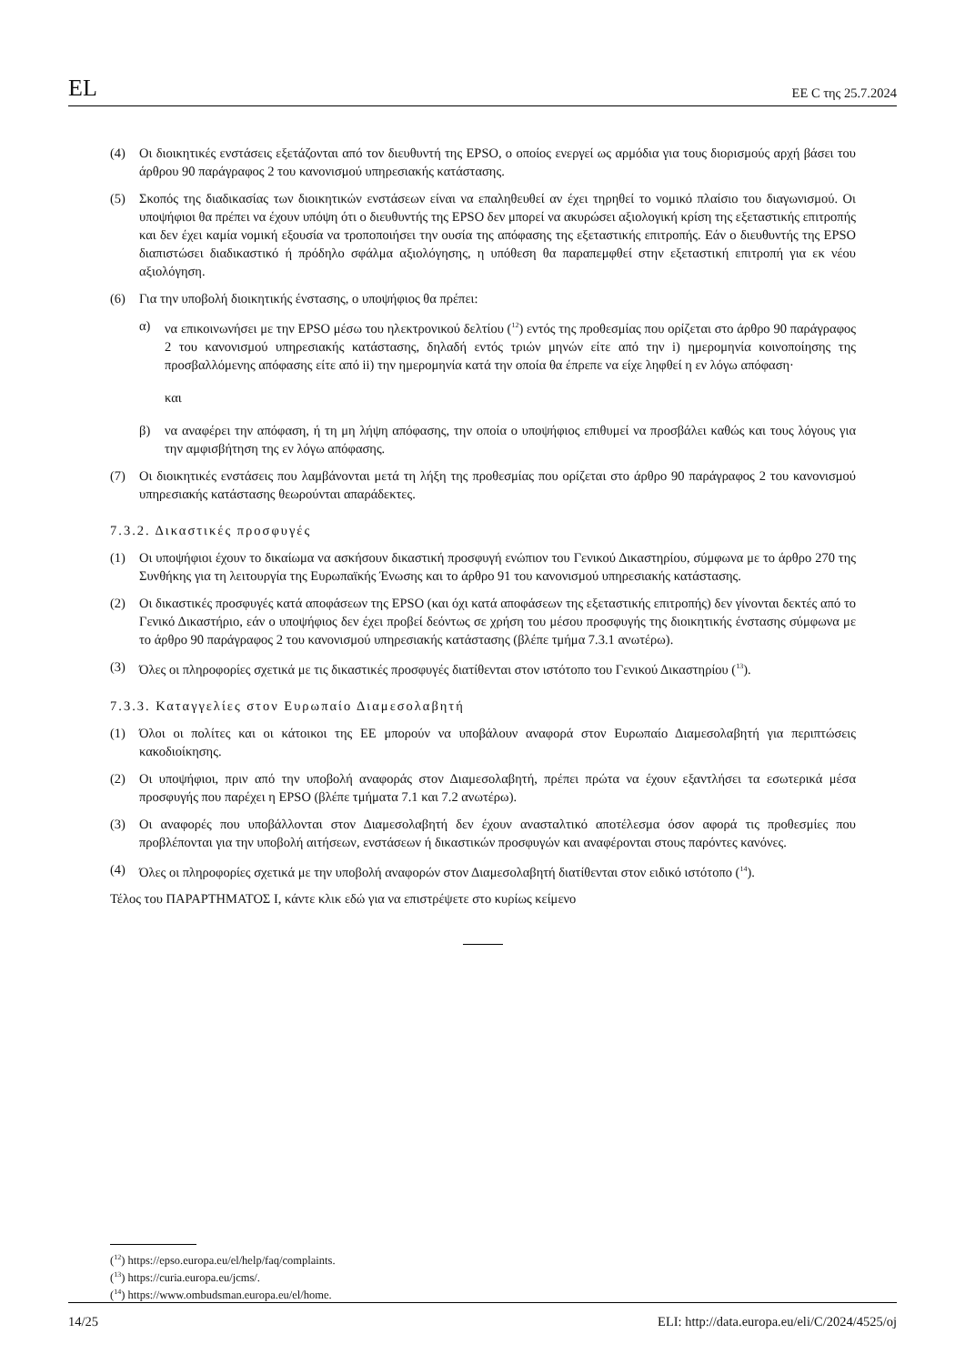EL ΕΕ C της 25.7.2024
(4) Οι διοικητικές ενστάσεις εξετάζονται από τον διευθυντή της EPSO, ο οποίος ενεργεί ως αρμόδια για τους διορισμούς αρχή βάσει του άρθρου 90 παράγραφος 2 του κανονισμού υπηρεσιακής κατάστασης.
(5) Σκοπός της διαδικασίας των διοικητικών ενστάσεων είναι να επαληθευθεί αν έχει τηρηθεί το νομικό πλαίσιο του διαγωνισμού. Οι υποψήφιοι θα πρέπει να έχουν υπόψη ότι ο διευθυντής της EPSO δεν μπορεί να ακυρώσει αξιολογική κρίση της εξεταστικής επιτροπής και δεν έχει καμία νομική εξουσία να τροποποιήσει την ουσία της απόφασης της εξεταστικής επιτροπής. Εάν ο διευθυντής της EPSO διαπιστώσει διαδικαστικό ή πρόδηλο σφάλμα αξιολόγησης, η υπόθεση θα παραπεμφθεί στην εξεταστική επιτροπή για εκ νέου αξιολόγηση.
(6) Για την υποβολή διοικητικής ένστασης, ο υποψήφιος θα πρέπει:
α) να επικοινωνήσει με την EPSO μέσω του ηλεκτρονικού δελτίου (<sup>12</sup>) εντός της προθεσμίας που ορίζεται στο άρθρο 90 παράγραφος 2 του κανονισμού υπηρεσιακής κατάστασης, δηλαδή εντός τριών μηνών είτε από την i) ημερομηνία κοινοποίησης της προσβαλλόμενης απόφασης είτε από ii) την ημερομηνία κατά την οποία θα έπρεπε να είχε ληφθεί η εν λόγω απόφαση·
και
β) να αναφέρει την απόφαση, ή τη μη λήψη απόφασης, την οποία ο υποψήφιος επιθυμεί να προσβάλει καθώς και τους λόγους για την αμφισβήτηση της εν λόγω απόφασης.
(7) Οι διοικητικές ενστάσεις που λαμβάνονται μετά τη λήξη της προθεσμίας που ορίζεται στο άρθρο 90 παράγραφος 2 του κανονισμού υπηρεσιακής κατάστασης θεωρούνται απαράδεκτες.
7.3.2. Δικαστικές προσφυγές
(1) Οι υποψήφιοι έχουν το δικαίωμα να ασκήσουν δικαστική προσφυγή ενώπιον του Γενικού Δικαστηρίου, σύμφωνα με το άρθρο 270 της Συνθήκης για τη λειτουργία της Ευρωπαϊκής Ένωσης και το άρθρο 91 του κανονισμού υπηρεσιακής κατάστασης.
(2) Οι δικαστικές προσφυγές κατά αποφάσεων της EPSO (και όχι κατά αποφάσεων της εξεταστικής επιτροπής) δεν γίνονται δεκτές από το Γενικό Δικαστήριο, εάν ο υποψήφιος δεν έχει προβεί δεόντως σε χρήση του μέσου προσφυγής της διοικητικής ένστασης σύμφωνα με το άρθρο 90 παράγραφος 2 του κανονισμού υπηρεσιακής κατάστασης (βλέπε τμήμα 7.3.1 ανωτέρω).
(3) Όλες οι πληροφορίες σχετικά με τις δικαστικές προσφυγές διατίθενται στον ιστότοπο του Γενικού Δικαστηρίου (<sup>13</sup>).
7.3.3. Καταγγελίες στον Ευρωπαίο Διαμεσολαβητή
(1) Όλοι οι πολίτες και οι κάτοικοι της ΕΕ μπορούν να υποβάλουν αναφορά στον Ευρωπαίο Διαμεσολαβητή για περιπτώσεις κακοδιοίκησης.
(2) Οι υποψήφιοι, πριν από την υποβολή αναφοράς στον Διαμεσολαβητή, πρέπει πρώτα να έχουν εξαντλήσει τα εσωτερικά μέσα προσφυγής που παρέχει η EPSO (βλέπε τμήματα 7.1 και 7.2 ανωτέρω).
(3) Οι αναφορές που υποβάλλονται στον Διαμεσολαβητή δεν έχουν ανασταλτικό αποτέλεσμα όσον αφορά τις προθεσμίες που προβλέπονται για την υποβολή αιτήσεων, ενστάσεων ή δικαστικών προσφυγών και αναφέρονται στους παρόντες κανόνες.
(4) Όλες οι πληροφορίες σχετικά με την υποβολή αναφορών στον Διαμεσολαβητή διατίθενται στον ειδικό ιστότοπο (<sup>14</sup>).
Τέλος του ΠΑΡΑΡΤΗΜΑΤΟΣ I, κάντε κλικ εδώ για να επιστρέψετε στο κυρίως κείμενο
(<sup>12</sup>) https://epso.europa.eu/el/help/faq/complaints.
(<sup>13</sup>) https://curia.europa.eu/jcms/.
(<sup>14</sup>) https://www.ombudsman.europa.eu/el/home.
14/25 ELI: http://data.europa.eu/eli/C/2024/4525/oj